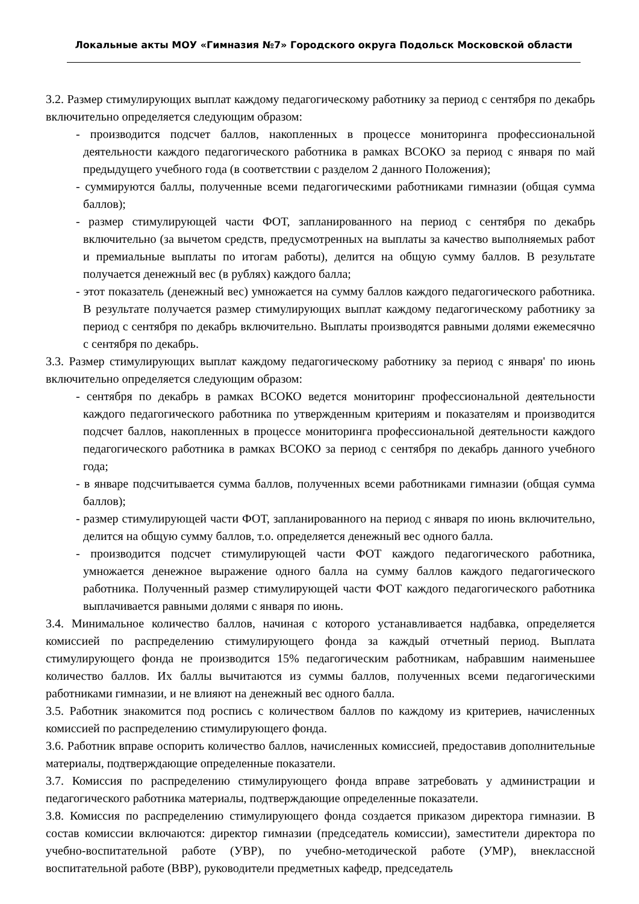Локальные акты МОУ «Гимназия №7» Городского округа Подольск Московской области
3.2. Размер стимулирующих выплат каждому педагогическому работнику за период с сентября по декабрь включительно определяется следующим образом:
- производится подсчет баллов, накопленных в процессе мониторинга профессиональной деятельности каждого педагогического работника в рамках ВСОКО за период с января по май предыдущего учебного года (в соответствии с разделом 2 данного Положения);
- суммируются баллы, полученные всеми педагогическими работниками гимназии (общая сумма баллов);
- размер стимулирующей части ФОТ, запланированного на период с сентября по декабрь включительно (за вычетом средств, предусмотренных на выплаты за качество выполняемых работ и премиальные выплаты по итогам работы), делится на общую сумму баллов. В результате получается денежный вес (в рублях) каждого балла;
- этот показатель (денежный вес) умножается на сумму баллов каждого педагогического работника. В результате получается размер стимулирующих выплат каждому педагогическому работнику за период с сентября по декабрь включительно. Выплаты производятся равными долями ежемесячно с сентября по декабрь.
3.3. Размер стимулирующих выплат каждому педагогическому работнику за период с января' по июнь включительно определяется следующим образом:
- сентября по декабрь в рамках ВСОКО ведется мониторинг профессиональной деятельности каждого педагогического работника по утвержденным критериям и показателям и производится подсчет баллов, накопленных в процессе мониторинга профессиональной деятельности каждого педагогического работника в рамках ВСОКО за период с сентября по декабрь данного учебного года;
- в январе подсчитывается сумма баллов, полученных всеми работниками гимназии (общая сумма баллов);
- размер стимулирующей части ФОТ, запланированного на период с января по июнь включительно, делится на общую сумму баллов, т.о. определяется денежный вес одного балла.
- производится подсчет стимулирующей части ФОТ каждого педагогического работника, умножается денежное выражение одного балла на сумму баллов каждого педагогического работника. Полученный размер стимулирующей части ФОТ каждого педагогического работника выплачивается равными долями с января по июнь.
3.4. Минимальное количество баллов, начиная с которого устанавливается надбавка, определяется комиссией по распределению стимулирующего фонда за каждый отчетный период. Выплата стимулирующего фонда не производится 15% педагогическим работникам, набравшим наименьшее количество баллов. Их баллы вычитаются из суммы баллов, полученных всеми педагогическими работниками гимназии, и не влияют на денежный вес одного балла.
3.5. Работник знакомится под роспись с количеством баллов по каждому из критериев, начисленных комиссией по распределению стимулирующего фонда.
3.6. Работник вправе оспорить количество баллов, начисленных комиссией, предоставив дополнительные материалы, подтверждающие определенные показатели.
3.7. Комиссия по распределению стимулирующего фонда вправе затребовать у администрации и педагогического работника материалы, подтверждающие определенные показатели.
3.8. Комиссия по распределению стимулирующего фонда создается приказом директора гимназии. В состав комиссии включаются: директор гимназии (председатель комиссии), заместители директора по учебно-воспитательной работе (УВР), по учебно-методической работе (УМР), внеклассной воспитательной работе (ВВР), руководители предметных кафедр, председатель